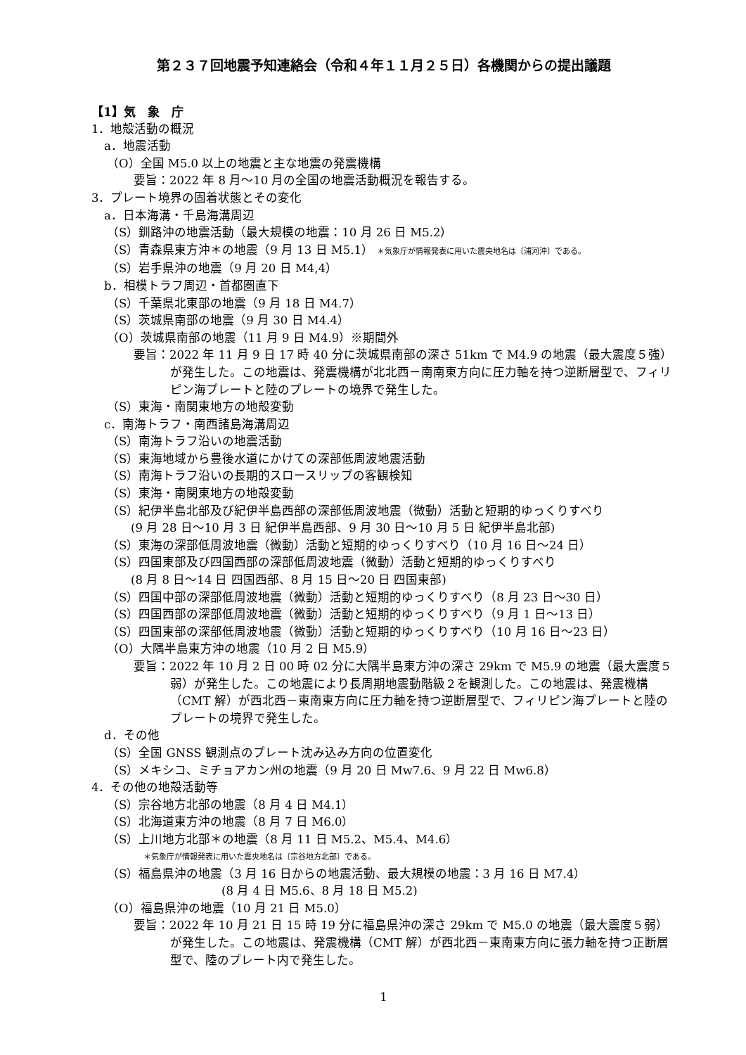第２３７回地震予知連絡会（令和４年１１月２５日）各機関からの提出議題
【1】気　象　庁
1．地殻活動の概況
a．地震活動
（O）全国 M5.0 以上の地震と主な地震の発震機構
要旨：2022 年 8 月～10 月の全国の地震活動概況を報告する。
3．プレート境界の固着状態とその変化
a．日本海溝・千島海溝周辺
（S）釧路沖の地震活動（最大規模の地震：10 月 26 日 M5.2）
（S）青森県東方沖＊の地震（9 月 13 日 M5.1） ＊気象庁が情報発表に用いた震央地名は〔浦河沖〕である。
（S）岩手県沖の地震（9 月 20 日 M4,4）
b．相模トラフ周辺・首都圏直下
（S）千葉県北東部の地震（9 月 18 日 M4.7）
（S）茨城県南部の地震（9 月 30 日 M4.4）
（O）茨城県南部の地震（11 月 9 日 M4.9）※期間外
要旨：2022 年 11 月 9 日 17 時 40 分に茨城県南部の深さ 51km で M4.9 の地震（最大震度５強）が発生した。この地震は、発震機構が北北西－南南東方向に圧力軸を持つ逆断層型で、フィリピン海プレートと陸のプレートの境界で発生した。
（S）東海・南関東地方の地殻変動
c．南海トラフ・南西諸島海溝周辺
（S）南海トラフ沿いの地震活動
（S）東海地域から豊後水道にかけての深部低周波地震活動
（S）南海トラフ沿いの長期的スロースリップの客観検知
（S）東海・南関東地方の地殻変動
（S）紀伊半島北部及び紀伊半島西部の深部低周波地震（微動）活動と短期的ゆっくりすべり
(9 月 28 日～10 月 3 日 紀伊半島西部、9 月 30 日～10 月 5 日 紀伊半島北部)
（S）東海の深部低周波地震（微動）活動と短期的ゆっくりすべり（10 月 16 日～24 日）
（S）四国東部及び四国西部の深部低周波地震（微動）活動と短期的ゆっくりすべり
(8 月 8 日～14 日 四国西部、8 月 15 日～20 日 四国東部)
（S）四国中部の深部低周波地震（微動）活動と短期的ゆっくりすべり（8 月 23 日～30 日）
（S）四国西部の深部低周波地震（微動）活動と短期的ゆっくりすべり（9 月 1 日～13 日）
（S）四国東部の深部低周波地震（微動）活動と短期的ゆっくりすべり（10 月 16 日～23 日）
（O）大隅半島東方沖の地震（10 月 2 日 M5.9）
要旨：2022 年 10 月 2 日 00 時 02 分に大隅半島東方沖の深さ 29km で M5.9 の地震（最大震度５弱）が発生した。この地震により長周期地震動階級２を観測した。この地震は、発震機構（CMT 解）が西北西－東南東方向に圧力軸を持つ逆断層型で、フィリピン海プレートと陸のプレートの境界で発生した。
d．その他
（S）全国 GNSS 観測点のプレート沈み込み方向の位置変化
（S）メキシコ、ミチョアカン州の地震（9 月 20 日 Mw7.6、9 月 22 日 Mw6.8）
4．その他の地殻活動等
（S）宗谷地方北部の地震（8 月 4 日 M4.1）
（S）北海道東方沖の地震（8 月 7 日 M6.0）
（S）上川地方北部＊の地震（8 月 11 日 M5.2、M5.4、M4.6）
＊気象庁が情報発表に用いた震央地名は〔宗谷地方北部〕である。
（S）福島県沖の地震（3 月 16 日からの地震活動、最大規模の地震：3 月 16 日 M7.4）
(8 月 4 日 M5.6、8 月 18 日 M5.2)
（O）福島県沖の地震（10 月 21 日 M5.0）
要旨：2022 年 10 月 21 日 15 時 19 分に福島県沖の深さ 29km で M5.0 の地震（最大震度５弱）が発生した。この地震は、発震機構（CMT 解）が西北西－東南東方向に張力軸を持つ正断層型で、陸のプレート内で発生した。
1